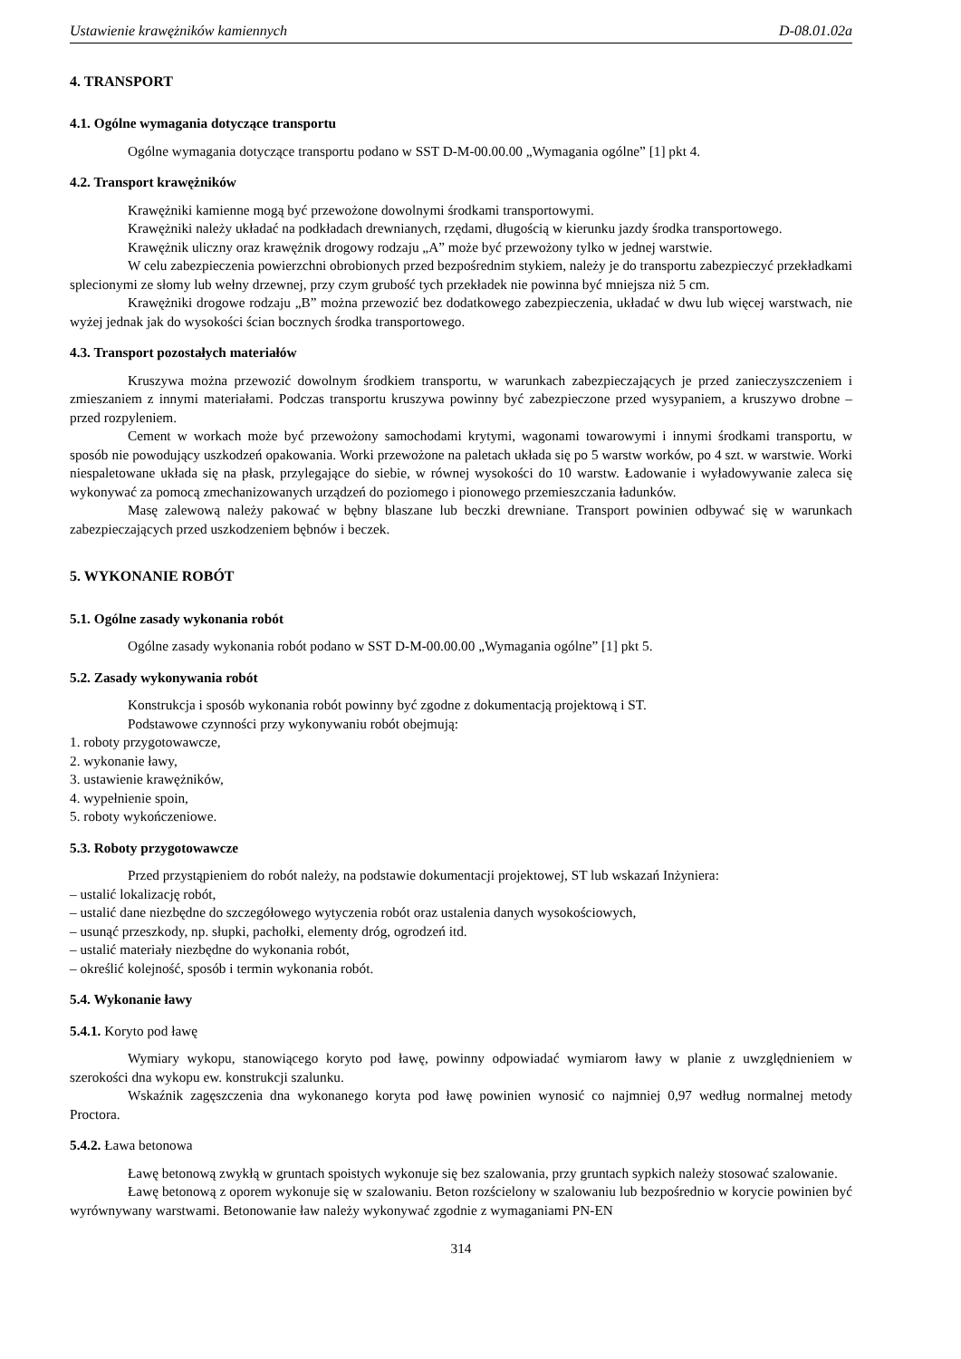Ustawienie krawężników kamiennych D-08.01.02a
4. TRANSPORT
4.1. Ogólne wymagania dotyczące transportu
Ogólne wymagania dotyczące transportu podano w SST D-M-00.00.00 „Wymagania ogólne” [1] pkt 4.
4.2. Transport krawężników
Krawężniki kamienne mogą być przewożone dowolnymi środkami transportowymi.
Krawężniki należy układać na podkładach drewnianych, rzędami, długością w kierunku jazdy środka transportowego.
Krawężnik uliczny oraz krawężnik drogowy rodzaju „A” może być przewożony tylko w jednej warstwie.
W celu zabezpieczenia powierzchni obrobionych przed bezpośrednim stykiem, należy je do transportu zabezpieczyć przekładkami splecionymi ze słomy lub wełny drzewnej, przy czym grubość tych przekładek nie powinna być mniejsza niż 5 cm.
Krawężniki drogowe rodzaju „B” można przewozić bez dodatkowego zabezpieczenia, układać w dwu lub więcej warstwach, nie wyżej jednak jak do wysokości ścian bocznych środka transportowego.
4.3. Transport pozostałych materiałów
Kruszywa można przewozić dowolnym środkiem transportu, w warunkach zabezpieczających je przed zanieczyszczeniem i zmieszaniem z innymi materiałami. Podczas transportu kruszywa powinny być zabezpieczone przed wysypaniem, a kruszywo drobne – przed rozpyleniem.
Cement w workach może być przewożony samochodami krytymi, wagonami towarowymi i innymi środkami transportu, w sposób nie powodujący uszkodzeń opakowania. Worki przewożone na paletach układa się po 5 warstw worków, po 4 szt. w warstwie. Worki niespaletowane układa się na płask, przylegające do siebie, w równej wysokości do 10 warstw. Ładowanie i wyładowywanie zaleca się wykonywać za pomocą zmechanizowanych urządzeń do poziomego i pionowego przemieszczania ładunków.
Masę zalewową należy pakować w bębny blaszane lub beczki drewniane. Transport powinien odbywać się w warunkach zabezpieczających przed uszkodzeniem bębnów i beczek.
5. WYKONANIE ROBÓT
5.1. Ogólne zasady wykonania robót
Ogólne zasady wykonania robót podano w SST D-M-00.00.00 „Wymagania ogólne” [1] pkt 5.
5.2. Zasady wykonywania robót
Konstrukcja i sposób wykonania robót powinny być zgodne z dokumentacją projektową i ST.
Podstawowe czynności przy wykonywaniu robót obejmują:
1. roboty przygotowawcze,
2. wykonanie ławy,
3. ustawienie krawężników,
4. wypełnienie spoin,
5. roboty wykończeniowe.
5.3. Roboty przygotowawcze
Przed przystąpieniem do robót należy, na podstawie dokumentacji projektowej, ST lub wskazań Inżyniera:
– ustalić lokalizację robót,
– ustalić dane niezbędne do szczegółowego wytyczenia robót oraz ustalenia danych wysokościowych,
– usunąć przeszkody, np. słupki, pachołki, elementy dróg, ogrodzeń itd.
– ustalić materiały niezbędne do wykonania robót,
– określić kolejność, sposób i termin wykonania robót.
5.4. Wykonanie ławy
5.4.1. Koryto pod ławę
Wymiary wykopu, stanowiącego koryto pod ławę, powinny odpowiadać wymiarom ławy w planie z uwzględnieniem w szerokości dna wykopu ew. konstrukcji szalunku.
Wskaźnik zagęszczenia dna wykonanego koryta pod ławę powinien wynosić co najmniej 0,97 według normalnej metody Proctora.
5.4.2. Ława betonowa
Ławę betonową zwykłą w gruntach spoistych wykonuje się bez szalowania, przy gruntach sypkich należy stosować szalowanie.
Ławę betonową z oporem wykonuje się w szalowaniu. Beton rozścielony w szalowaniu lub bezpośrednio w korycie powinien być wyrównywany warstwami. Betonowanie ław należy wykonywać zgodnie z wymaganiami PN-EN
314